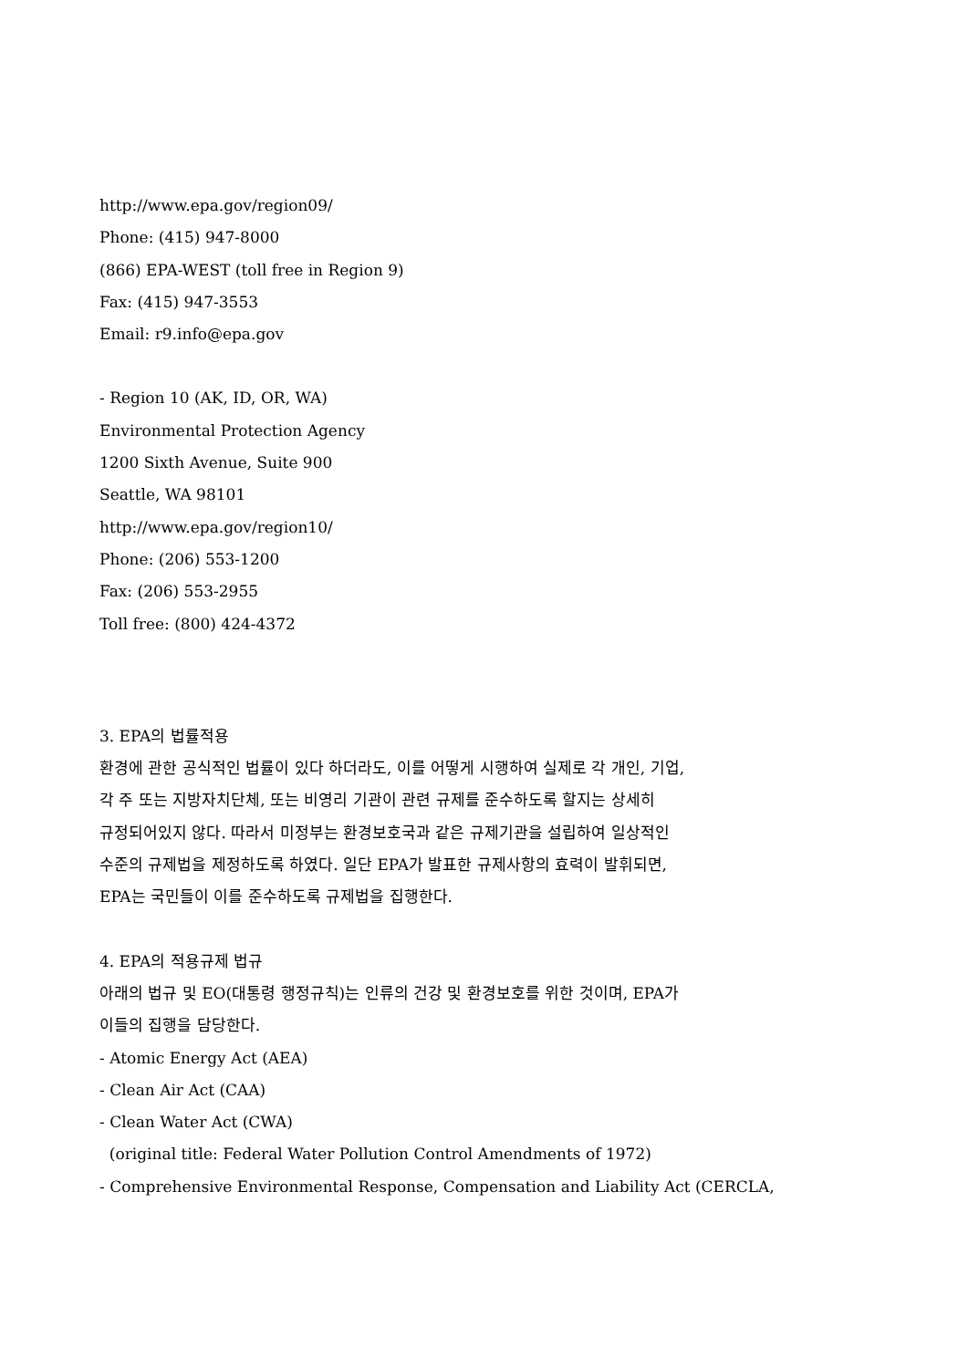http://www.epa.gov/region09/
Phone: (415) 947-8000
(866) EPA-WEST (toll free in Region 9)
Fax: (415) 947-3553
Email: r9.info@epa.gov
- Region 10 (AK, ID, OR, WA)
Environmental Protection Agency
1200 Sixth Avenue, Suite 900
Seattle, WA 98101
http://www.epa.gov/region10/
Phone: (206) 553-1200
Fax: (206) 553-2955
Toll free: (800) 424-4372
3. EPA의 법률적용
환경에 관한 공식적인 법률이 있다 하더라도, 이를 어떻게 시행하여 실제로 각 개인, 기업,
각 주 또는 지방자치단체, 또는 비영리 기관이 관련 규제를 준수하도록 할지는 상세히
규정되어있지 않다. 따라서 미정부는 환경보호국과 같은 규제기관을 설립하여 일상적인
수준의 규제법을 제정하도록 하였다. 일단 EPA가 발표한 규제사항의 효력이 발휘되면,
EPA는 국민들이 이를 준수하도록 규제법을 집행한다.
4. EPA의 적용규제 법규
아래의 법규 및 EO(대통령 행정규칙)는 인류의 건강 및 환경보호를 위한 것이며, EPA가
이들의 집행을 담당한다.
- Atomic Energy Act (AEA)
- Clean Air Act (CAA)
- Clean Water Act (CWA)
(original title: Federal Water Pollution Control Amendments of 1972)
- Comprehensive Environmental Response, Compensation and Liability Act (CERCLA,